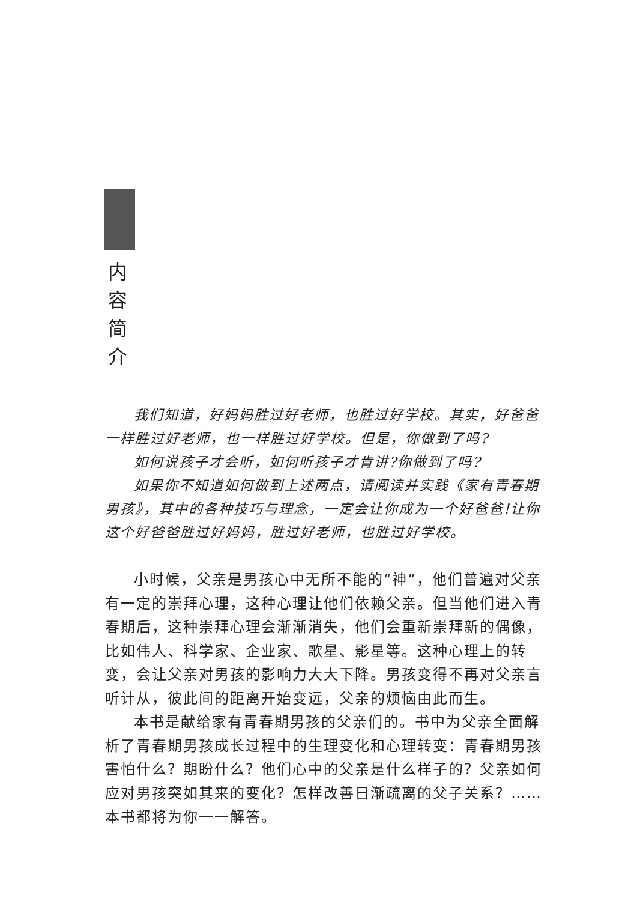内
容
简
介
我们知道，好妈妈胜过好老师，也胜过好学校。其实，好爸爸一样胜过好老师，也一样胜过好学校。但是，你做到了吗?
如何说孩子才会听，如何听孩子才肯讲?你做到了吗?
如果你不知道如何做到上述两点，请阅读并实践《家有青春期男孩》，其中的各种技巧与理念，一定会让你成为一个好爸爸!让你这个好爸爸胜过好妈妈，胜过好老师，也胜过好学校。
小时候，父亲是男孩心中无所不能的“神”，他们普遍对父亲有一定的崇拜心理，这种心理让他们依赖父亲。但当他们进入青春期后，这种崇拜心理会渐渐消失，他们会重新崇拜新的偶像，比如伟人、科学家、企业家、歌星、影星等。这种心理上的转变，会让父亲对男孩的影响力大大下降。男孩变得不再对父亲言听计从，彼此间的距离开始变远，父亲的烦恼由此而生。
本书是献给家有青春期男孩的父亲们的。书中为父亲全面解析了青春期男孩成长过程中的生理变化和心理转变：青春期男孩害怕什么？期盼什么？他们心中的父亲是什么样子的？父亲如何应对男孩突如其来的变化？怎样改善日渐疏离的父子关系？……本书都将为你一一解答。